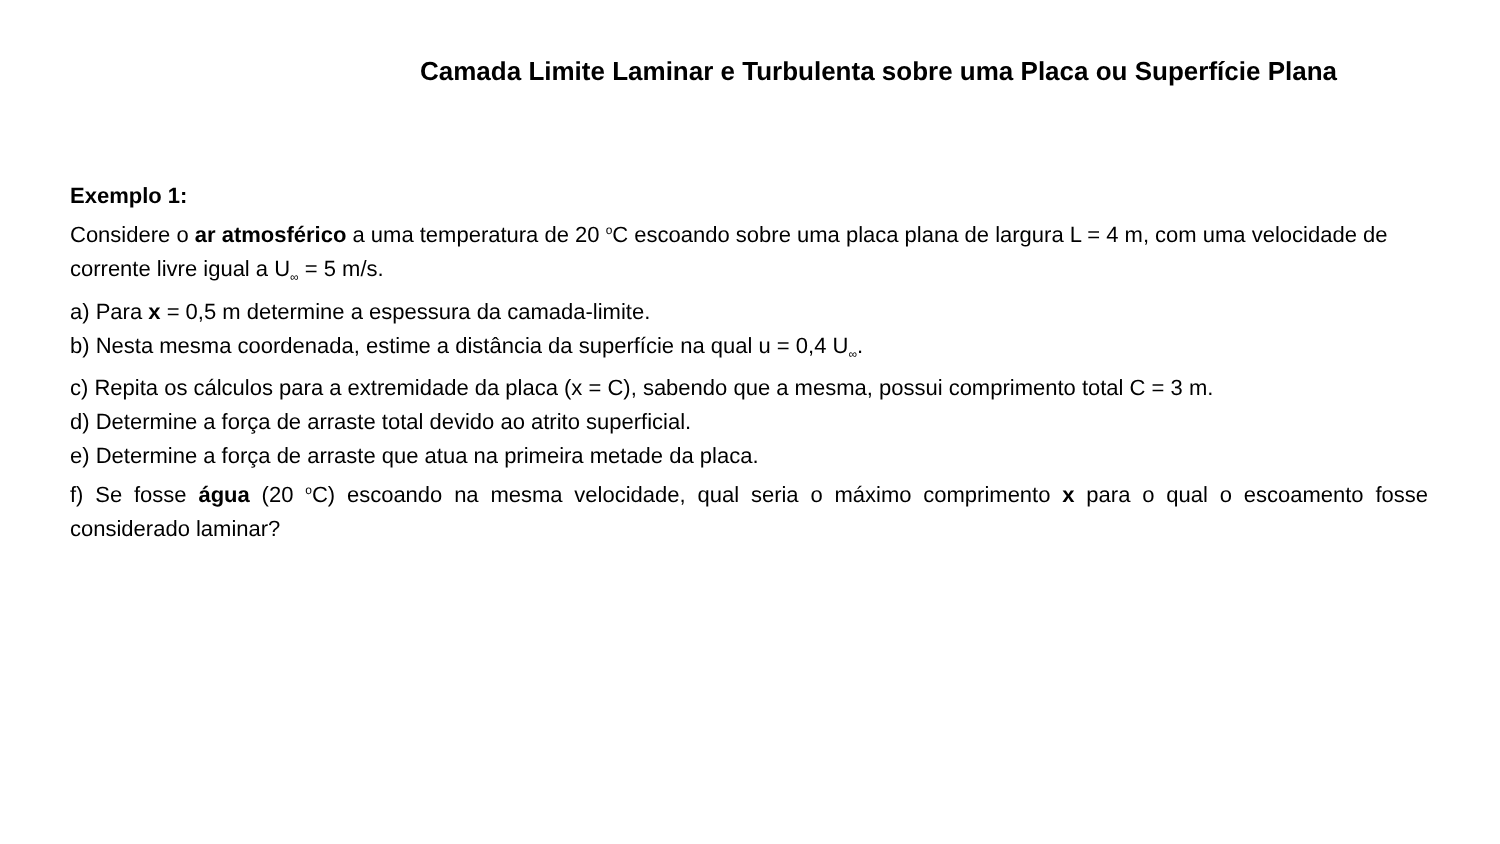Camada Limite Laminar e Turbulenta sobre uma Placa ou Superfície Plana
Exemplo 1:
Considere o ar atmosférico a uma temperatura de 20 <sup>o</sup>C escoando sobre uma placa plana de largura L = 4 m, com uma velocidade de corrente livre igual a U<sub>∞</sub> = 5 m/s.
a) Para x = 0,5 m determine a espessura da camada-limite.
b) Nesta mesma coordenada, estime a distância da superfície na qual u = 0,4 U<sub>∞</sub>.
c) Repita os cálculos para a extremidade da placa (x = C), sabendo que a mesma, possui comprimento total C = 3 m.
d) Determine a força de arraste total devido ao atrito superficial.
e) Determine a força de arraste que atua na primeira metade da placa.
f) Se fosse água (20 <sup>o</sup>C) escoando na mesma velocidade, qual seria o máximo comprimento x para o qual o escoamento fosse considerado laminar?